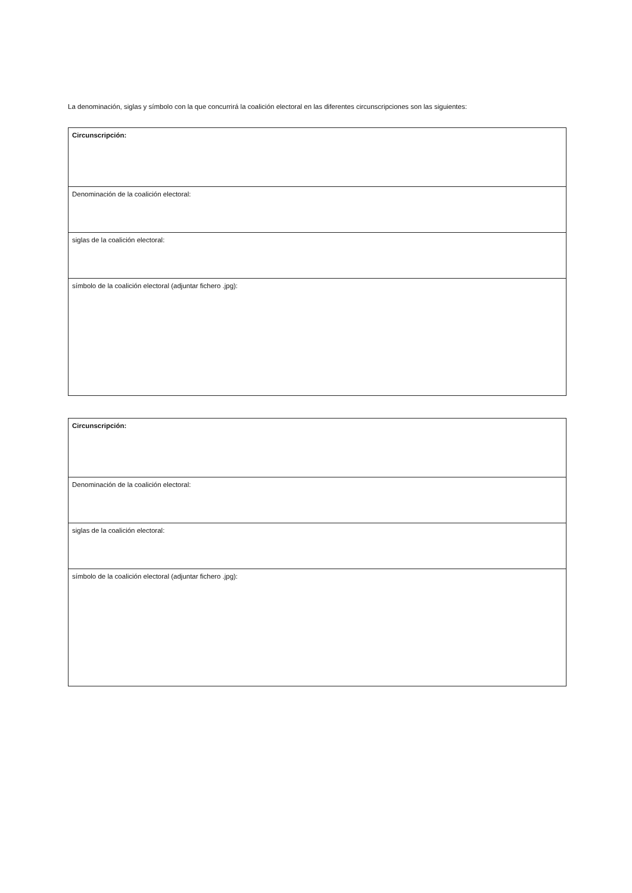La denominación, siglas y símbolo con la que concurrirá la coalición electoral en las diferentes circunscripciones son las siguientes:
| Circunscripción: |
| Denominación de la coalición electoral: |
| siglas de la coalición electoral: |
| símbolo de la coalición electoral (adjuntar fichero .jpg): |
| Circunscripción: |
| Denominación de la coalición electoral: |
| siglas de la coalición electoral: |
| símbolo de la coalición electoral (adjuntar fichero .jpg): |